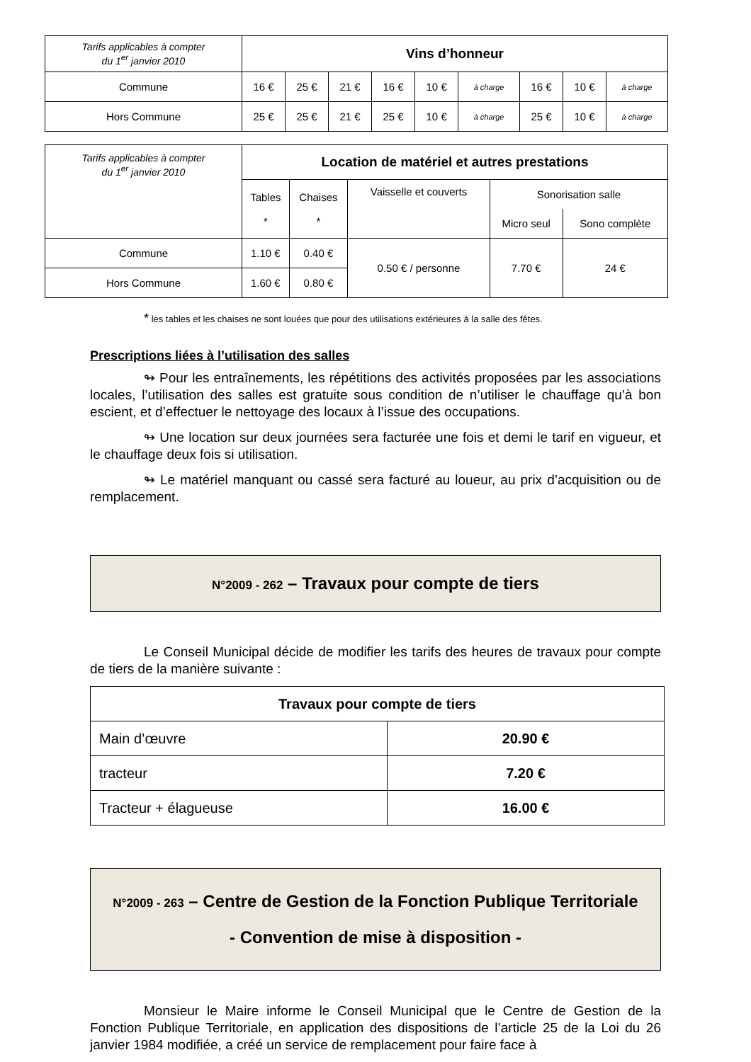| Tarifs applicables à compter du 1<sup>er</sup> janvier 2010 | Vins d’honneur | | | | | | | | |
| Commune | 16 € | 25 € | 21 € | 16 € | 10 € | à charge | 16 € | 10 € | à charge |
| Hors Commune | 25 € | 25 € | 21 € | 25 € | 10 € | à charge | 25 € | 10 € | à charge |
| Tarifs applicables à compter du 1<sup>er</sup> janvier 2010 | Location de matériel et autres prestations | | | | |
| | Tables * | Chaises * | Vaisselle et couverts | Sonorisation salle | |
| | | | | Micro seul | Sono complète |
| Commune | 1.10 € | 0.40 € | 0.50 € / personne | 7.70 € | 24 € |
| Hors Commune | 1.60 € | 0.80 € | | | |
* les tables et les chaises ne sont louées que pour des utilisations extérieures à la salle des fêtes.
Prescriptions liées à l’utilisation des salles
↬ Pour les entraînements, les répétitions des activités proposées par les associations locales, l’utilisation des salles est gratuite sous condition de n’utiliser le chauffage qu’à bon escient, et d’effectuer le nettoyage des locaux à l’issue des occupations.
↬ Une location sur deux journées sera facturée une fois et demi le tarif en vigueur, et le chauffage deux fois si utilisation.
↬ Le matériel manquant ou cassé sera facturé au loueur, au prix d’acquisition ou de remplacement.
N°2009 - 262 – Travaux pour compte de tiers
Le Conseil Municipal décide de modifier les tarifs des heures de travaux pour compte de tiers de la manière suivante :
| Travaux pour compte de tiers | |
| Main d’œuvre | 20.90 € |
| tracteur | 7.20 € |
| Tracteur + élagueuse | 16.00 € |
N°2009 - 263 – Centre de Gestion de la Fonction Publique Territoriale
- Convention de mise à disposition -
Monsieur le Maire informe le Conseil Municipal que le Centre de Gestion de la Fonction Publique Territoriale, en application des dispositions de l’article 25 de la Loi du 26 janvier 1984 modifiée, a créé un service de remplacement pour faire face à